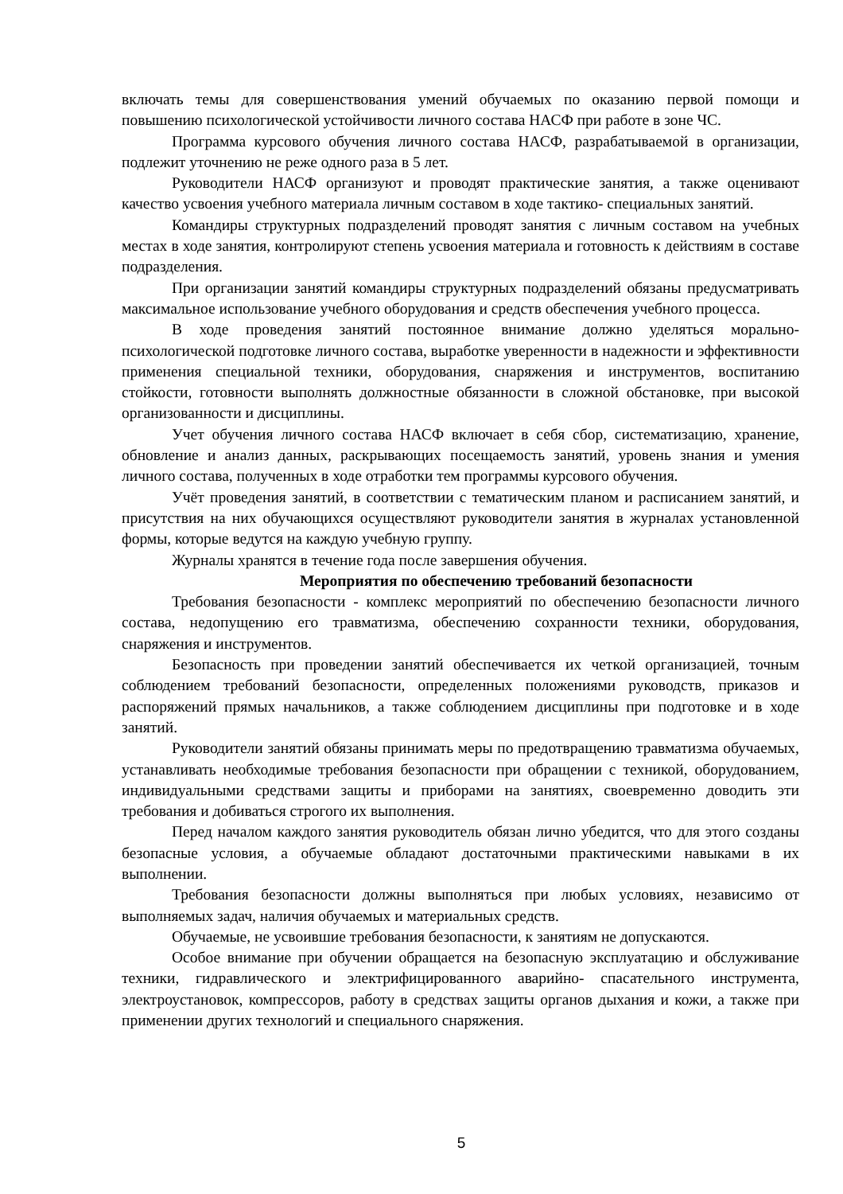включать темы для совершенствования умений обучаемых по оказанию первой помощи и повышению психологической устойчивости личного состава НАСФ при работе в зоне ЧС.
Программа курсового обучения личного состава НАСФ, разрабатываемой в организации, подлежит уточнению не реже одного раза в 5 лет.
Руководители НАСФ организуют и проводят практические занятия, а также оценивают качество усвоения учебного материала личным составом в ходе тактико- специальных занятий.
Командиры структурных подразделений проводят занятия с личным составом на учебных местах в ходе занятия, контролируют степень усвоения материала и готовность к действиям в составе подразделения.
При организации занятий командиры структурных подразделений обязаны предусматривать максимальное использование учебного оборудования и средств обеспечения учебного процесса.
В ходе проведения занятий постоянное внимание должно уделяться морально-психологической подготовке личного состава, выработке уверенности в надежности и эффективности применения специальной техники, оборудования, снаряжения и инструментов, воспитанию стойкости, готовности выполнять должностные обязанности в сложной обстановке, при высокой организованности и дисциплины.
Учет обучения личного состава НАСФ включает в себя сбор, систематизацию, хранение, обновление и анализ данных, раскрывающих посещаемость занятий, уровень знания и умения личного состава, полученных в ходе отработки тем программы курсового обучения.
Учёт проведения занятий, в соответствии с тематическим планом и расписанием занятий, и присутствия на них обучающихся осуществляют руководители занятия в журналах установленной формы, которые ведутся на каждую учебную группу.
Журналы хранятся в течение года после завершения обучения.
Мероприятия по обеспечению требований безопасности
Требования безопасности - комплекс мероприятий по обеспечению безопасности личного состава, недопущению его травматизма, обеспечению сохранности техники, оборудования, снаряжения и инструментов.
Безопасность при проведении занятий обеспечивается их четкой организацией, точным соблюдением требований безопасности, определенных положениями руководств, приказов и распоряжений прямых начальников, а также соблюдением дисциплины при подготовке и в ходе занятий.
Руководители занятий обязаны принимать меры по предотвращению травматизма обучаемых, устанавливать необходимые требования безопасности при обращении с техникой, оборудованием, индивидуальными средствами защиты и приборами на занятиях, своевременно доводить эти требования и добиваться строгого их выполнения.
Перед началом каждого занятия руководитель обязан лично убедится, что для этого созданы безопасные условия, а обучаемые обладают достаточными практическими навыками в их выполнении.
Требования безопасности должны выполняться при любых условиях, независимо от выполняемых задач, наличия обучаемых и материальных средств.
Обучаемые, не усвоившие требования безопасности, к занятиям не допускаются.
Особое внимание при обучении обращается на безопасную эксплуатацию и обслуживание техники, гидравлического и электрифицированного аварийно- спасательного инструмента, электроустановок, компрессоров, работу в средствах защиты органов дыхания и кожи, а также при применении других технологий и специального снаряжения.
5